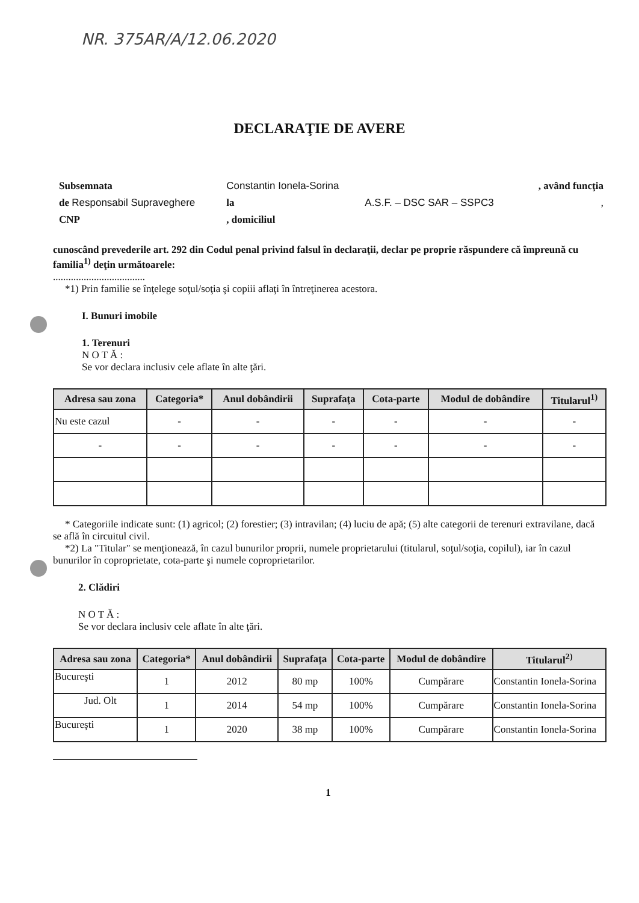NR. 375AR/A/12.06.2020
DECLARAŢIE DE AVERE
| Subsemnata | Constantin Ionela-Sorina | | , având funcţia |
| de Responsabil Supraveghere | la | A.S.F. – DSC SAR – SSPC3 | , |
| CNP | , domiciliul | | |
cunoscând prevederile art. 292 din Codul penal privind falsul în declaraţii, declar pe proprie răspundere că împreună cu familia<sup>1)</sup> deţin următoarele:
....................................
*1) Prin familie se înţelege soţul/soţia şi copiii aflaţi în întreţinerea acestora.
I. Bunuri imobile
1. Terenuri
N O T Ă :
Se vor declara inclusiv cele aflate în alte ţări.
| Adresa sau zona | Categoria* | Anul dobândirii | Suprafaţa | Cota-parte | Modul de dobândire | Titularul<sup>1)</sup> |
| --- | --- | --- | --- | --- | --- | --- |
| Nu este cazul | - | - | - | - | - | - |
| - | - | - | - | - | - | - |
* Categoriile indicate sunt: (1) agricol; (2) forestier; (3) intravilan; (4) luciu de apă; (5) alte categorii de terenuri extravilane, dacă se află în circuitul civil.
*2) La "Titular" se menţionează, în cazul bunurilor proprii, numele proprietarului (titularul, soţul/soţia, copilul), iar în cazul bunurilor în coproprietate, cota-parte şi numele coproprietarilor.
2. Clădiri
N O T Ă :
Se vor declara inclusiv cele aflate în alte ţări.
| Adresa sau zona | Categoria* | Anul dobândirii | Suprafaţa | Cota-parte | Modul de dobândire | Titularul<sup>2)</sup> |
| --- | --- | --- | --- | --- | --- | --- |
| Bucureşti | 1 | 2012 | 80 mp | 100% | Cumpărare | Constantin Ionela-Sorina |
| Jud. Olt | 1 | 2014 | 54 mp | 100% | Cumpărare | Constantin Ionela-Sorina |
| Bucureşti | 1 | 2020 | 38 mp | 100% | Cumpărare | Constantin Ionela-Sorina |
1